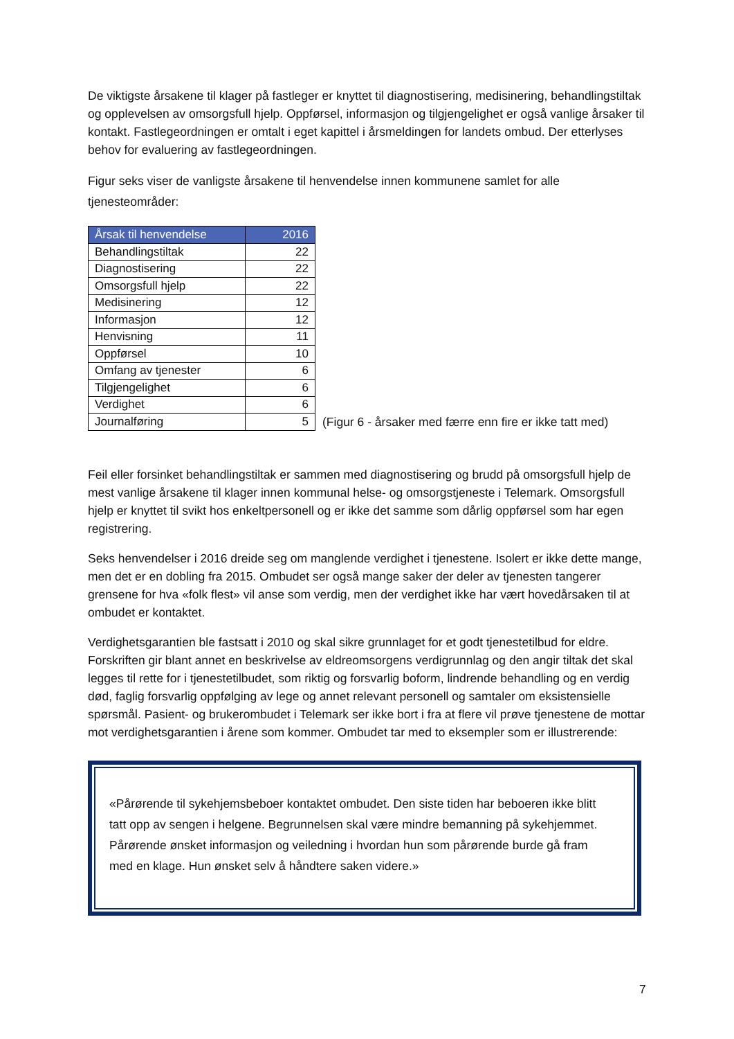De viktigste årsakene til klager på fastleger er knyttet til diagnostisering, medisinering, behandlingstiltak og opplevelsen av omsorgsfull hjelp. Oppførsel, informasjon og tilgjengelighet er også vanlige årsaker til kontakt. Fastlegeordningen er omtalt i eget kapittel i årsmeldingen for landets ombud. Der etterlyses behov for evaluering av fastlegeordningen.
Figur seks viser de vanligste årsakene til henvendelse innen kommunene samlet for alle tjenesteområder:
| Årsak til henvendelse | 2016 |
| --- | --- |
| Behandlingstiltak | 22 |
| Diagnostisering | 22 |
| Omsorgsfull hjelp | 22 |
| Medisinering | 12 |
| Informasjon | 12 |
| Henvisning | 11 |
| Oppførsel | 10 |
| Omfang av tjenester | 6 |
| Tilgjengelighet | 6 |
| Verdighet | 6 |
| Journalføring | 5 |
(Figur 6 - årsaker med færre enn fire er ikke tatt med)
Feil eller forsinket behandlingstiltak er sammen med diagnostisering og brudd på omsorgsfull hjelp de mest vanlige årsakene til klager innen kommunal helse- og omsorgstjeneste i Telemark. Omsorgsfull hjelp er knyttet til svikt hos enkeltpersonell og er ikke det samme som dårlig oppførsel som har egen registrering.
Seks henvendelser i 2016 dreide seg om manglende verdighet i tjenestene. Isolert er ikke dette mange, men det er en dobling fra 2015. Ombudet ser også mange saker der deler av tjenesten tangerer grensene for hva «folk flest» vil anse som verdig, men der verdighet ikke har vært hovedårsaken til at ombudet er kontaktet.
Verdighetsgarantien ble fastsatt i 2010 og skal sikre grunnlaget for et godt tjenestetilbud for eldre. Forskriften gir blant annet en beskrivelse av eldreomsorgens verdigrunnlag og den angir tiltak det skal legges til rette for i tjenestetilbudet, som riktig og forsvarlig boform, lindrende behandling og en verdig død, faglig forsvarlig oppfølging av lege og annet relevant personell og samtaler om eksistensielle spørsmål. Pasient- og brukerombudet i Telemark ser ikke bort i fra at flere vil prøve tjenestene de mottar mot verdighetsgarantien i årene som kommer. Ombudet tar med to eksempler som er illustrerende:
«Pårørende til sykehjemsbeboer kontaktet ombudet. Den siste tiden har beboeren ikke blitt tatt opp av sengen i helgene. Begrunnelsen skal være mindre bemanning på sykehjemmet. Pårørende ønsket informasjon og veiledning i hvordan hun som pårørende burde gå fram med en klage. Hun ønsket selv å håndtere saken videre.»
7